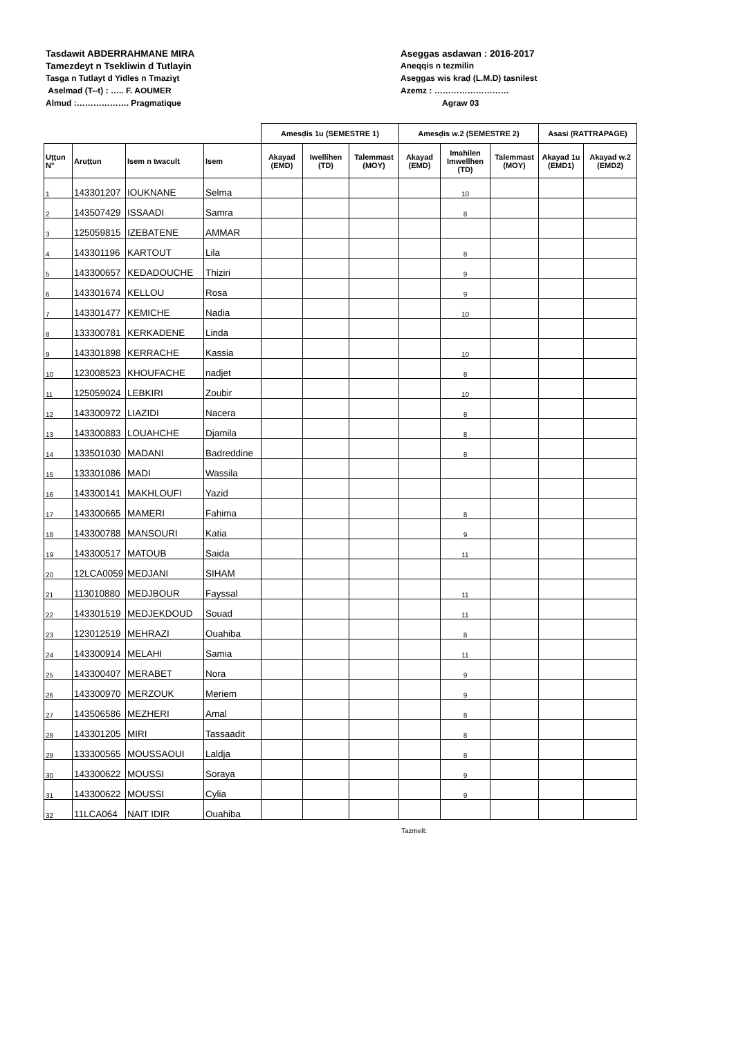Tasdawit ABDERRAHMANE MIRA
Tamezdeyt n Tsekliwin d Tutlayin
Tasga n Tutlayt d Yidles n Tmaziɣt
Aselmad (T--t) : ….. F. AOUMER
Almud :………………. Pragmatique
Aseggas asdawan : 2016-2017
Aneqqis n tezmilin
Aseggas wis kraḍ (L.M.D) tasnilest
Azemz : ………………………
Agraw 03
| | | | | Amesḍis 1u (SEMESTRE 1) | | | Amesḍis w.2 (SEMESTRE 2) | | | Asasi (RATTRAPAGE) | |
| Uṭṭun N° | Aruṭṭun | Isem n twacult | Isem | Akayad (EMD) | Iwellihen (TD) | Talemmast (MOY) | Akayad (EMD) | Imahilen Imwellhen (TD) | Talemmast (MOY) | Akayad 1u (EMD1) | Akayad w.2 (EMD2) |
| 1 | 143301207 | IOUKNANE | Selma | | | | | 10 | | | |
| 2 | 143507429 | ISSAADI | Samra | | | | | 8 | | | |
| 3 | 125059815 | IZEBATENE | AMMAR | | | | | | | | |
| 4 | 143301196 | KARTOUT | Lila | | | | | 8 | | | |
| 5 | 143300657 | KEDADOUCHE | Thiziri | | | | | 9 | | | |
| 6 | 143301674 | KELLOU | Rosa | | | | | 9 | | | |
| 7 | 143301477 | KEMICHE | Nadia | | | | | 10 | | | |
| 8 | 133300781 | KERKADENE | Linda | | | | | | | | |
| 9 | 143301898 | KERRACHE | Kassia | | | | | 10 | | | |
| 10 | 123008523 | KHOUFACHE | nadjet | | | | | 8 | | | |
| 11 | 125059024 | LEBKIRI | Zoubir | | | | | 10 | | | |
| 12 | 143300972 | LIAZIDI | Nacera | | | | | 8 | | | |
| 13 | 143300883 | LOUAHCHE | Djamila | | | | | 8 | | | |
| 14 | 133501030 | MADANI | Badreddine | | | | | 8 | | | |
| 15 | 133301086 | MADI | Wassila | | | | | | | | |
| 16 | 143300141 | MAKHLOUFI | Yazid | | | | | | | | |
| 17 | 143300665 | MAMERI | Fahima | | | | | 8 | | | |
| 18 | 143300788 | MANSOURI | Katia | | | | | 9 | | | |
| 19 | 143300517 | MATOUB | Saida | | | | | 11 | | | |
| 20 | 12LCA0059 | MEDJANI | SIHAM | | | | | | | | |
| 21 | 113010880 | MEDJBOUR | Fayssal | | | | | 11 | | | |
| 22 | 143301519 | MEDJEKDOUD | Souad | | | | | 11 | | | |
| 23 | 123012519 | MEHRAZI | Ouahiba | | | | | 8 | | | |
| 24 | 143300914 | MELAHI | Samia | | | | | 11 | | | |
| 25 | 143300407 | MERABET | Nora | | | | | 9 | | | |
| 26 | 143300970 | MERZOUK | Meriem | | | | | 9 | | | |
| 27 | 143506586 | MEZHERI | Amal | | | | | 8 | | | |
| 28 | 143301205 | MIRI | Tassaadit | | | | | 8 | | | |
| 29 | 133300565 | MOUSSAOUI | Laldja | | | | | 8 | | | |
| 30 | 143300622 | MOUSSI | Soraya | | | | | 9 | | | |
| 31 | 143300622 | MOUSSI | Cylia | | | | | 9 | | | |
| 32 | 11LCA064 | NAIT IDIR | Ouahiba | | | | | | | | |
Tazmelt: